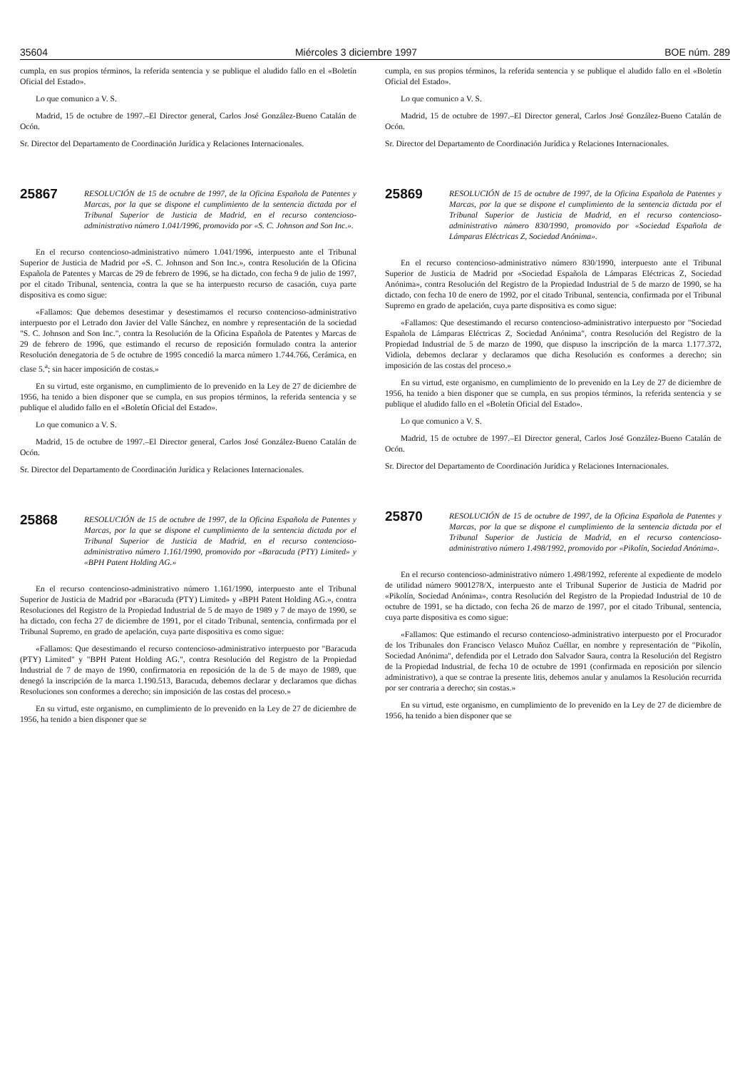35604 Miércoles 3 diciembre 1997 BOE núm. 289
cumpla, en sus propios términos, la referida sentencia y se publique el aludido fallo en el «Boletín Oficial del Estado».
Lo que comunico a V. S.
Madrid, 15 de octubre de 1997.–El Director general, Carlos José González-Bueno Catalán de Ocón.
Sr. Director del Departamento de Coordinación Jurídica y Relaciones Internacionales.
25867
RESOLUCIÓN de 15 de octubre de 1997, de la Oficina Española de Patentes y Marcas, por la que se dispone el cumplimiento de la sentencia dictada por el Tribunal Superior de Justicia de Madrid, en el recurso contencioso-administrativo número 1.041/1996, promovido por «S. C. Johnson and Son Inc.».
En el recurso contencioso-administrativo número 1.041/1996, interpuesto ante el Tribunal Superior de Justicia de Madrid por «S. C. Johnson and Son Inc.», contra Resolución de la Oficina Española de Patentes y Marcas de 29 de febrero de 1996, se ha dictado, con fecha 9 de julio de 1997, por el citado Tribunal, sentencia, contra la que se ha interpuesto recurso de casación, cuya parte dispositiva es como sigue:
«Fallamos: Que debemos desestimar y desestimamos el recurso contencioso-administrativo interpuesto por el Letrado don Javier del Valle Sánchez, en nombre y representación de la sociedad "S. C. Johnson and Son Inc.", contra la Resolución de la Oficina Española de Patentes y Marcas de 29 de febrero de 1996, que estimando el recurso de reposición formulado contra la anterior Resolución denegatoria de 5 de octubre de 1995 concedió la marca número 1.744.766, Cerámica, en clase 5.<sup>a</sup>; sin hacer imposición de costas.»
En su virtud, este organismo, en cumplimiento de lo prevenido en la Ley de 27 de diciembre de 1956, ha tenido a bien disponer que se cumpla, en sus propios términos, la referida sentencia y se publique el aludido fallo en el «Boletín Oficial del Estado».
Lo que comunico a V. S.
Madrid, 15 de octubre de 1997.–El Director general, Carlos José González-Bueno Catalán de Ocón.
Sr. Director del Departamento de Coordinación Jurídica y Relaciones Internacionales.
25868
RESOLUCIÓN de 15 de octubre de 1997, de la Oficina Española de Patentes y Marcas, por la que se dispone el cumplimiento de la sentencia dictada por el Tribunal Superior de Justicia de Madrid, en el recurso contencioso-administrativo número 1.161/1990, promovido por «Baracuda (PTY) Limited» y «BPH Patent Holding AG.»
En el recurso contencioso-administrativo número 1.161/1990, interpuesto ante el Tribunal Superior de Justicia de Madrid por «Baracuda (PTY) Limited» y «BPH Patent Holding AG.», contra Resoluciones del Registro de la Propiedad Industrial de 5 de mayo de 1989 y 7 de mayo de 1990, se ha dictado, con fecha 27 de diciembre de 1991, por el citado Tribunal, sentencia, confirmada por el Tribunal Supremo, en grado de apelación, cuya parte dispositiva es como sigue:
«Fallamos: Que desestimando el recurso contencioso-administrativo interpuesto por "Baracuda (PTY) Limited" y "BPH Patent Holding AG.", contra Resolución del Registro de la Propiedad Industrial de 7 de mayo de 1990, confirmatoria en reposición de la de 5 de mayo de 1989, que denegó la inscripción de la marca 1.190.513, Baracuda, debemos declarar y declaramos que dichas Resoluciones son conformes a derecho; sin imposición de las costas del proceso.»
En su virtud, este organismo, en cumplimiento de lo prevenido en la Ley de 27 de diciembre de 1956, ha tenido a bien disponer que se
cumpla, en sus propios términos, la referida sentencia y se publique el aludido fallo en el «Boletín Oficial del Estado».
Lo que comunico a V. S.
Madrid, 15 de octubre de 1997.–El Director general, Carlos José González-Bueno Catalán de Ocón.
Sr. Director del Departamento de Coordinación Jurídica y Relaciones Internacionales.
25869
RESOLUCIÓN de 15 de octubre de 1997, de la Oficina Española de Patentes y Marcas, por la que se dispone el cumplimiento de la sentencia dictada por el Tribunal Superior de Justicia de Madrid, en el recurso contencioso-administrativo número 830/1990, promovido por «Sociedad Española de Lámparas Eléctricas Z, Sociedad Anónima».
En el recurso contencioso-administrativo número 830/1990, interpuesto ante el Tribunal Superior de Justicia de Madrid por «Sociedad Española de Lámparas Eléctricas Z, Sociedad Anónima», contra Resolución del Registro de la Propiedad Industrial de 5 de marzo de 1990, se ha dictado, con fecha 10 de enero de 1992, por el citado Tribunal, sentencia, confirmada por el Tribunal Supremo en grado de apelación, cuya parte dispositiva es como sigue:
«Fallamos: Que desestimando el recurso contencioso-administrativo interpuesto por "Sociedad Española de Lámparas Eléctricas Z, Sociedad Anónima", contra Resolución del Registro de la Propiedad Industrial de 5 de marzo de 1990, que dispuso la inscripción de la marca 1.177.372, Vidiola, debemos declarar y declaramos que dicha Resolución es conformes a derecho; sin imposición de las costas del proceso.»
En su virtud, este organismo, en cumplimiento de lo prevenido en la Ley de 27 de diciembre de 1956, ha tenido a bien disponer que se cumpla, en sus propios términos, la referida sentencia y se publique el aludido fallo en el «Boletín Oficial del Estado».
Lo que comunico a V. S.
Madrid, 15 de octubre de 1997.–El Director general, Carlos José González-Bueno Catalán de Ocón.
Sr. Director del Departamento de Coordinación Jurídica y Relaciones Internacionales.
25870
RESOLUCIÓN de 15 de octubre de 1997, de la Oficina Española de Patentes y Marcas, por la que se dispone el cumplimiento de la sentencia dictada por el Tribunal Superior de Justicia de Madrid, en el recurso contencioso-administrativo número 1.498/1992, promovido por «Pikolín, Sociedad Anónima».
En el recurso contencioso-administrativo número 1.498/1992, referente al expediente de modelo de utilidad número 9001278/X, interpuesto ante el Tribunal Superior de Justicia de Madrid por «Pikolín, Sociedad Anónima», contra Resolución del Registro de la Propiedad Industrial de 10 de octubre de 1991, se ha dictado, con fecha 26 de marzo de 1997, por el citado Tribunal, sentencia, cuya parte dispositiva es como sigue:
«Fallamos: Que estimando el recurso contencioso-administrativo interpuesto por el Procurador de los Tribunales don Francisco Velasco Muñoz Cuéllar, en nombre y representación de "Pikolín, Sociedad Anónima", defendida por el Letrado don Salvador Saura, contra la Resolución del Registro de la Propiedad Industrial, de fecha 10 de octubre de 1991 (confirmada en reposición por silencio administrativo), a que se contrae la presente litis, debemos anular y anulamos la Resolución recurrida por ser contraria a derecho; sin costas.»
En su virtud, este organismo, en cumplimiento de lo prevenido en la Ley de 27 de diciembre de 1956, ha tenido a bien disponer que se